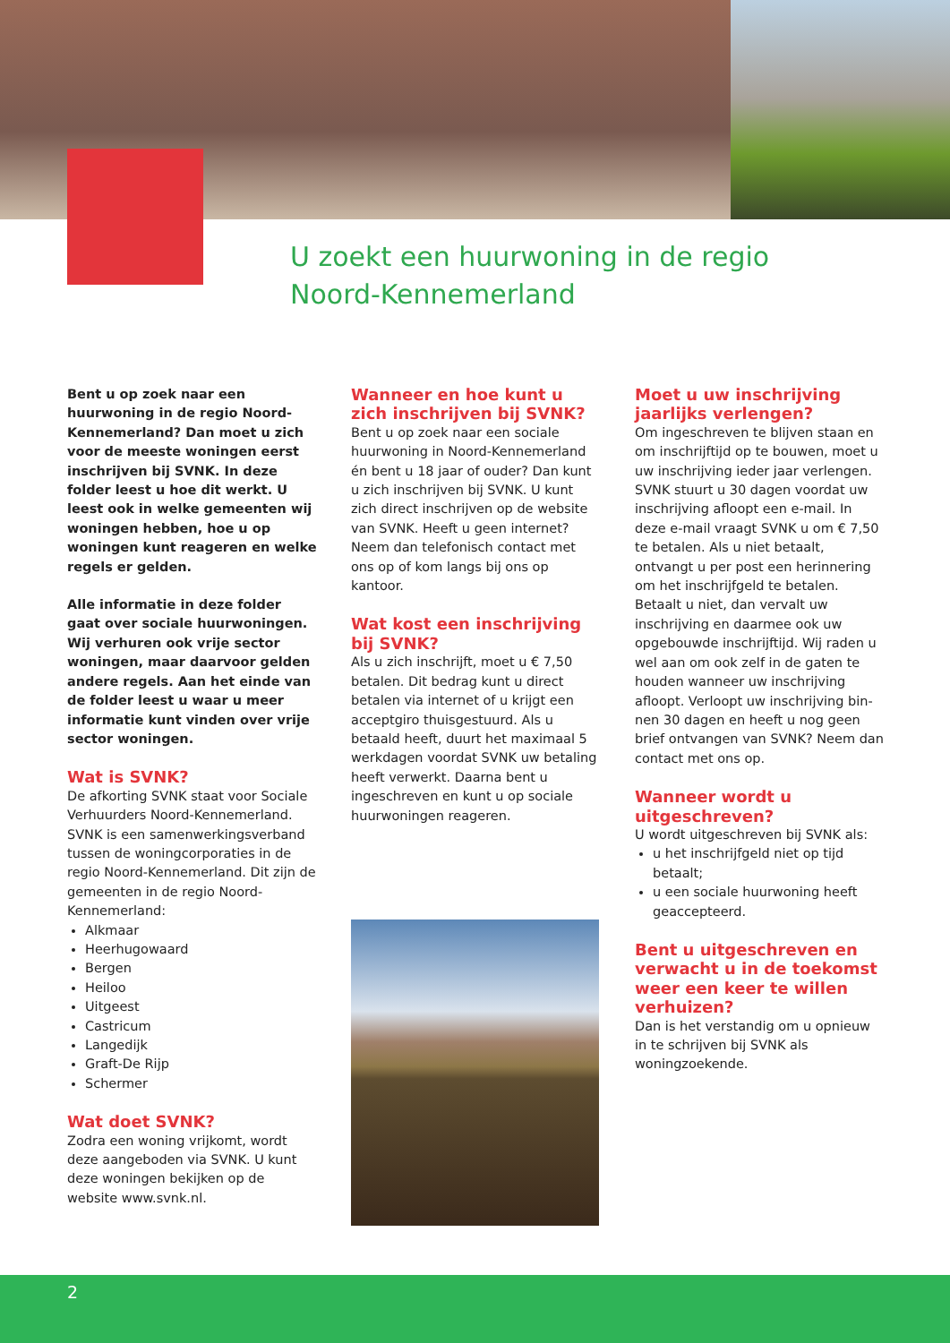U zoekt een huurwoning in de regio
Noord-Kennemerland
Bent u op zoek naar een huurwoning in de regio Noord-Kennemerland? Dan moet u zich voor de meeste woningen eerst inschrijven bij SVNK. In deze folder leest u hoe dit werkt. U leest ook in welke gemeenten wij woningen hebben, hoe u op woningen kunt reageren en welke regels er gelden.
Alle informatie in deze folder gaat over sociale huurwoningen. Wij verhuren ook vrije sector woningen, maar daarvoor gelden andere regels. Aan het einde van de folder leest u waar u meer informatie kunt vinden over vrije sector woningen.
Wat is SVNK?
De afkorting SVNK staat voor Sociale Verhuurders Noord-Kennemerland. SVNK is een samenwerkingsverband tussen de woningcorporaties in de regio Noord-Kennemerland. Dit zijn de gemeenten in de regio Noord-Kennemerland:
Alkmaar
Heerhugowaard
Bergen
Heiloo
Uitgeest
Castricum
Langedijk
Graft-De Rijp
Schermer
Wat doet SVNK?
Zodra een woning vrijkomt, wordt deze aangeboden via SVNK. U kunt deze woningen bekijken op de website www.svnk.nl.
Wanneer en hoe kunt u zich inschrijven bij SVNK?
Bent u op zoek naar een sociale huurwoning in Noord-Kennemerland én bent u 18 jaar of ouder? Dan kunt u zich inschrijven bij SVNK. U kunt zich direct inschrijven op de website van SVNK. Heeft u geen internet? Neem dan telefonisch contact met ons op of kom langs bij ons op kantoor.
Wat kost een inschrijving bij SVNK?
Als u zich inschrijft, moet u € 7,50 betalen. Dit bedrag kunt u direct betalen via internet of u krijgt een acceptgiro thuisgestuurd. Als u betaald heeft, duurt het maximaal 5 werkdagen voordat SVNK uw betaling heeft verwerkt. Daarna bent u ingeschreven en kunt u op sociale huurwoningen reageren.
Moet u uw inschrijving jaarlijks verlengen?
Om ingeschreven te blijven staan en om inschrijftijd op te bouwen, moet u uw inschrijving ieder jaar verlengen. SVNK stuurt u 30 dagen voordat uw inschrijving afloopt een e-mail. In deze e-mail vraagt SVNK u om € 7,50 te betalen. Als u niet betaalt, ontvangt u per post een herinnering om het inschrijfgeld te betalen. Betaalt u niet, dan vervalt uw inschrijving en daarmee ook uw opgebouwde inschrijftijd. Wij raden u wel aan om ook zelf in de gaten te houden wanneer uw inschrijving afloopt. Verloopt uw inschrijving bin-nen 30 dagen en heeft u nog geen brief ontvangen van SVNK? Neem dan contact met ons op.
Wanneer wordt u uitgeschreven?
U wordt uitgeschreven bij SVNK als:
u het inschrijfgeld niet op tijd betaalt;
u een sociale huurwoning heeft geaccepteerd.
Bent u uitgeschreven en verwacht u in de toekomst weer een keer te willen verhuizen?
Dan is het verstandig om u opnieuw in te schrijven bij SVNK als woningzoekende.
2